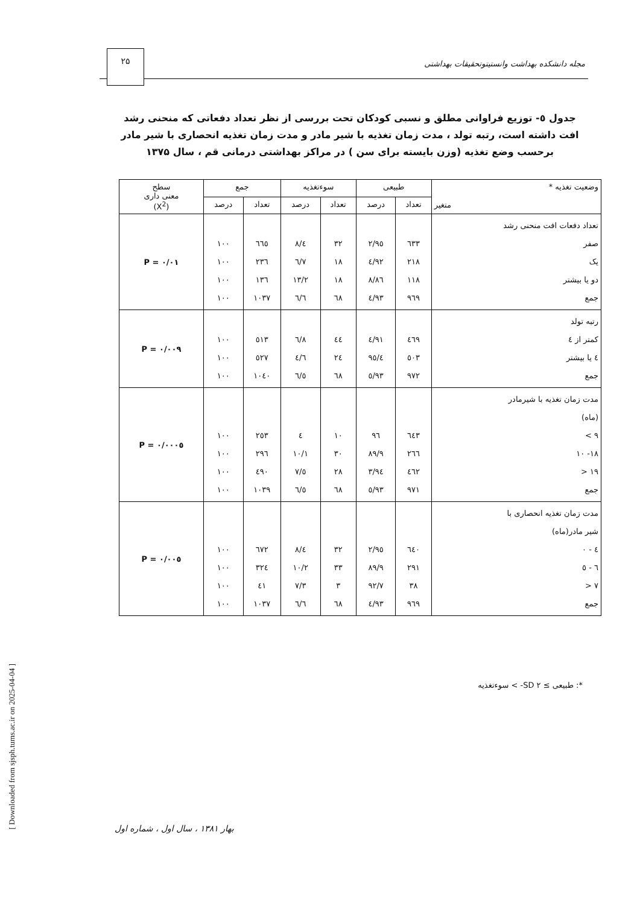مجله دانشکده بهداشت وانستیتوتحقیقات بهداشتی
۲۵
جدول ٥- توزیع فراوانی مطلق و نسبی کودکان تحت بررسی از نظر تعداد دفعاتی که منحنی رشد افت داشته است، رتبه تولد ، مدت زمان تغذیه با شیر مادر و مدت زمان تغذیه انحصاری با شیر مادر برحسب وضع تغذیه (وزن بایسته برای سن ) در مراکز بهداشتی درمانی قم ، سال ۱۳۷۵
| وضعیت تغذیه * متغیر | طبیعی | | سوءتغذیه | | جمع | | سطح معنی داری (X<sup>2</sup>) |
| --- | --- | --- | --- | --- | --- | --- | --- |
| | تعداد | درصد | تعداد | درصد | تعداد | درصد | |
| تعداد دفعات افت منحنی رشد صفر یک دو یا بیشتر جمع | ٦٣٣ ۲۱۸ ۱۱۸ ۹٦۹ | ۹٥/۲ ۹۲/٤ ۸٦/۸ ۹۳/٤ | ۳۲ ۱۸ ۱۸ ٦۸ | ٤/۸ ۷/٦ ۱۳/۲ ٦/٦ | ٦٦٥ ۲۳٦ ۱۳٦ ۱۰۳۷ | ۱۰۰ ۱۰۰ ۱۰۰ ۱۰۰ | P = ۰/۰۱ |
| رتبه تولد کمتر از ٤ ٤ یا بیشتر جمع | ٤٦۹ ٥۰۳ ۹۷۲ | ۹۱/٤ ۹٥/٤ ۹۳/٥ | ٤٤ ۲٤ ٦۸ | ۸/٦ ٤/٦ ٦/٥ | ٥۱۳ ٥۲۷ ۱۰٤۰ | ۱۰۰ ۱۰۰ ۱۰۰ | P = ۰/۰۰۹ |
| مدت زمان تغذیه با شیرمادر (ماه) ۹ > ۱۸- ۱۰ ۱۹ < جمع | ٦٤٣ ۲٦٦ ٤٦۲ ۹۷۱ | ۹٦ ۸۹/۹ ۹٤/۳ ۹۳/٥ | ۱۰ ۳۰ ۲۸ ٦۸ | ٤ ۱۰/۱ ٥/۷ ٦/٥ | ۲٥۳ ۲۹٦ ٤۹۰ ۱۰۳۹ | ۱۰۰ ۱۰۰ ۱۰۰ ۱۰۰ | P = ۰/۰۰۰٥ |
| مدت زمان تغذیه انحصاری با شیر مادر(ماه) ٤ - ۰ ٦ - ٥ ۷ < جمع | ٦٤۰ ۲۹۱ ۳۸ ۹٦۹ | ۹٥/۲ ۸۹/۹ ۹۲/۷ ۹۳/٤ | ۳۲ ۳۳ ۳ ٦۸ | ٤/۸ ۱۰/۲ ۷/۳ ٦/٦ | ٦۷۲ ۳۲٤ ٤۱ ۱۰۳۷ | ۱۰۰ ۱۰۰ ۱۰۰ ۱۰۰ | P = ۰/۰۰٥ |
*: طبیعی ≥ SD ۲- > سوءتغذیه
بهار ۱۳۸۱ ، سال اول ، شماره اول
[ Downloaded from sjsph.tums.ac.ir on 2025-04-04 ]